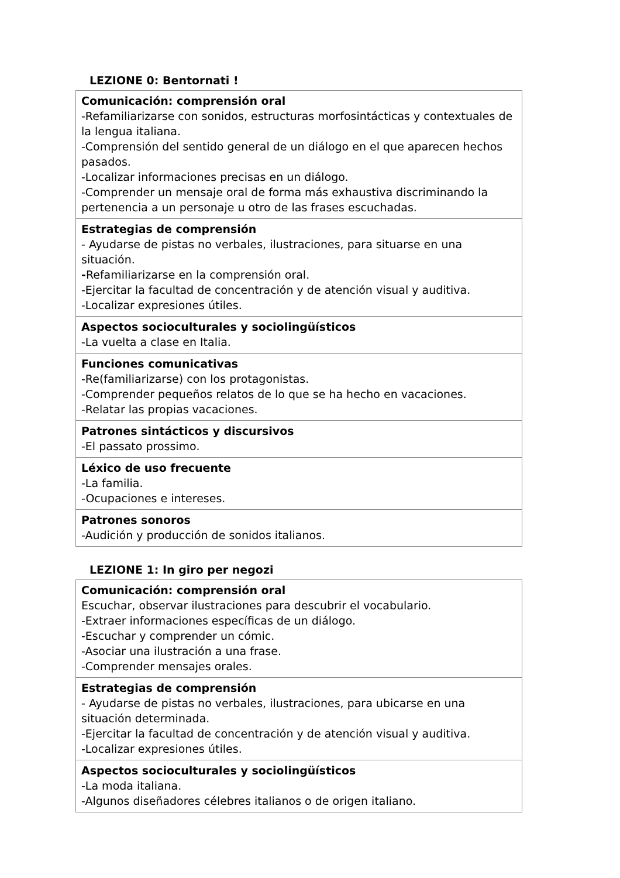LEZIONE 0: Bentornati !
| Comunicación: comprensión oral -Refamiliarizarse con sonidos, estructuras morfosintácticas y contextuales de la lengua italiana. -Comprensión del sentido general de un diálogo en el que aparecen hechos pasados. -Localizar informaciones precisas en un diálogo. -Comprender un mensaje oral de forma más exhaustiva discriminando la pertenencia a un personaje u otro de las frases escuchadas. |
| Estrategias de comprensión - Ayudarse de pistas no verbales, ilustraciones, para situarse en una situación. - Refamiliarizarse en la comprensión oral. -Ejercitar la facultad de concentración y de atención visual y auditiva. -Localizar expresiones útiles. |
| Aspectos socioculturales y sociolingüísticos -La vuelta a clase en Italia. |
| Funciones comunicativas -Re(familiarizarse) con los protagonistas. -Comprender pequeños relatos de lo que se ha hecho en vacaciones. -Relatar las propias vacaciones. |
| Patrones sintácticos y discursivos -El passato prossimo. |
| Léxico de uso frecuente -La familia. -Ocupaciones e intereses. |
| Patrones sonoros -Audición y producción de sonidos italianos. |
LEZIONE 1: In giro per negozi
| Comunicación: comprensión oral Escuchar, observar ilustraciones para descubrir el vocabulario. -Extraer informaciones específicas de un diálogo. -Escuchar y comprender un cómic. -Asociar una ilustración a una frase. -Comprender mensajes orales. |
| Estrategias de comprensión - Ayudarse de pistas no verbales, ilustraciones, para ubicarse en una situación determinada. -Ejercitar la facultad de concentración y de atención visual y auditiva. -Localizar expresiones útiles. |
| Aspectos socioculturales y sociolingüísticos -La moda italiana. -Algunos diseñadores célebres italianos o de origen italiano. |